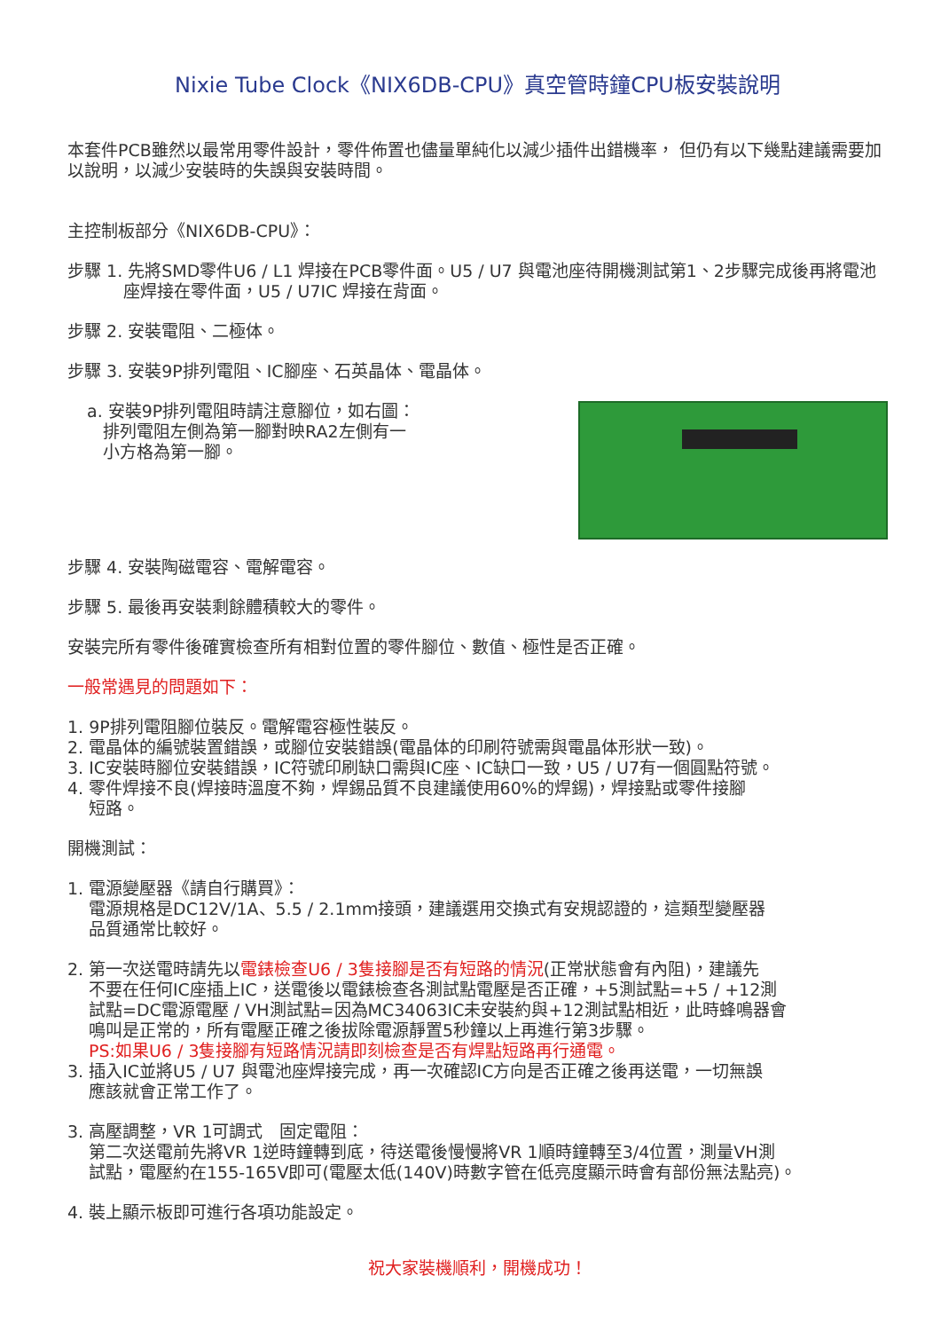Nixie Tube Clock《NIX6DB-CPU》真空管時鐘CPU板安裝說明
本套件PCB雖然以最常用零件設計，零件佈置也儘量單純化以減少插件出錯機率， 但仍有以下幾點建議需要加以說明，以減少安裝時的失誤與安裝時間。
主控制板部分《NIX6DB-CPU》：
步驟 1. 先將SMD零件U6 / L1 焊接在PCB零件面。U5 / U7 與電池座待開機測試第1、2步驟完成後再將電池座焊接在零件面，U5 / U7IC 焊接在背面。
步驟 2. 安裝電阻、二極体。
步驟 3. 安裝9P排列電阻、IC腳座、石英晶体、電晶体。
a. 安裝9P排列電阻時請注意腳位，如右圖：
排列電阻左側為第一腳對映RA2左側有一
小方格為第一腳。
步驟 4. 安裝陶磁電容、電解電容。
步驟 5. 最後再安裝剩餘體積較大的零件。
安裝完所有零件後確實檢查所有相對位置的零件腳位、數值、極性是否正確。
一般常遇見的問題如下：
1. 9P排列電阻腳位裝反。電解電容極性裝反。
2. 電晶体的編號裝置錯誤，或腳位安裝錯誤(電晶体的印刷符號需與電晶体形狀一致)。
3. IC安裝時腳位安裝錯誤，IC符號印刷缺口需與IC座、IC缺口一致，U5 / U7有一個圓點符號。
4. 零件焊接不良(焊接時溫度不夠，焊錫品質不良建議使用60%的焊錫)，焊接點或零件接腳
短路。
開機測試：
1. 電源變壓器《請自行購買》：
電源規格是DC12V/1A、5.5 / 2.1mm接頭，建議選用交換式有安規認證的，這類型變壓器
品質通常比較好。
2. 第一次送電時請先以電錶檢查U6 / 3隻接腳是否有短路的情況(正常狀態會有內阻)，建議先
不要在任何IC座插上IC，送電後以電錶檢查各測試點電壓是否正確，+5測試點=+5 / +12測
試點=DC電源電壓 / VH測試點=因為MC34063IC未安裝約與+12測試點相近，此時蜂鳴器會
鳴叫是正常的，所有電壓正確之後拔除電源靜置5秒鐘以上再進行第3步驟。
PS:如果U6 / 3隻接腳有短路情況請即刻檢查是否有焊點短路再行通電。
3. 插入IC並將U5 / U7 與電池座焊接完成，再一次確認IC方向是否正確之後再送電，一切無誤
應該就會正常工作了。
3. 高壓調整，VR 1可調式　固定電阻：
第二次送電前先將VR 1逆時鐘轉到底，待送電後慢慢將VR 1順時鐘轉至3/4位置，測量VH測
試點，電壓約在155-165V即可(電壓太低(140V)時數字管在低亮度顯示時會有部份無法點亮)。
4. 裝上顯示板即可進行各項功能設定。
祝大家裝機順利，開機成功！